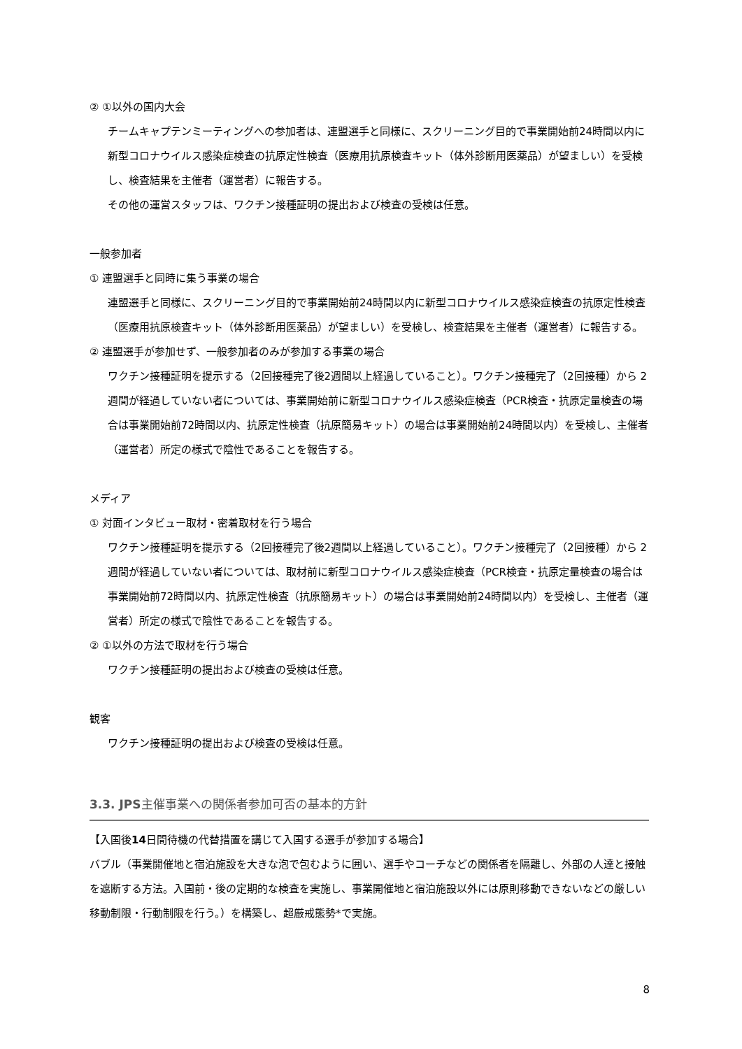② ①以外の国内大会
チームキャプテンミーティングへの参加者は、連盟選手と同様に、スクリーニング目的で事業開始前24時間以内に新型コロナウイルス感染症検査の抗原定性検査（医療用抗原検査キット（体外診断用医薬品）が望ましい）を受検し、検査結果を主催者（運営者）に報告する。
その他の運営スタッフは、ワクチン接種証明の提出および検査の受検は任意。
一般参加者
① 連盟選手と同時に集う事業の場合
連盟選手と同様に、スクリーニング目的で事業開始前24時間以内に新型コロナウイルス感染症検査の抗原定性検査（医療用抗原検査キット（体外診断用医薬品）が望ましい）を受検し、検査結果を主催者（運営者）に報告する。
② 連盟選手が参加せず、一般参加者のみが参加する事業の場合
ワクチン接種証明を提示する（2回接種完了後2週間以上経過していること）。ワクチン接種完了（2回接種）から 2 週間が経過していない者については、事業開始前に新型コロナウイルス感染症検査（PCR検査・抗原定量検査の場合は事業開始前72時間以内、抗原定性検査（抗原簡易キット）の場合は事業開始前24時間以内）を受検し、主催者（運営者）所定の様式で陰性であることを報告する。
メディア
① 対面インタビュー取材・密着取材を行う場合
ワクチン接種証明を提示する（2回接種完了後2週間以上経過していること）。ワクチン接種完了（2回接種）から 2 週間が経過していない者については、取材前に新型コロナウイルス感染症検査（PCR検査・抗原定量検査の場合は事業開始前72時間以内、抗原定性検査（抗原簡易キット）の場合は事業開始前24時間以内）を受検し、主催者（運営者）所定の様式で陰性であることを報告する。
② ①以外の方法で取材を行う場合
ワクチン接種証明の提出および検査の受検は任意。
観客
ワクチン接種証明の提出および検査の受検は任意。
3.3. JPS主催事業への関係者参加可否の基本的方針
【入国後14日間待機の代替措置を講じて入国する選手が参加する場合】
バブル（事業開催地と宿泊施設を大きな泡で包むように囲い、選手やコーチなどの関係者を隔離し、外部の人達と接触を遮断する方法。入国前・後の定期的な検査を実施し、事業開催地と宿泊施設以外には原則移動できないなどの厳しい移動制限・行動制限を行う。）を構築し、超厳戒態勢*で実施。
8